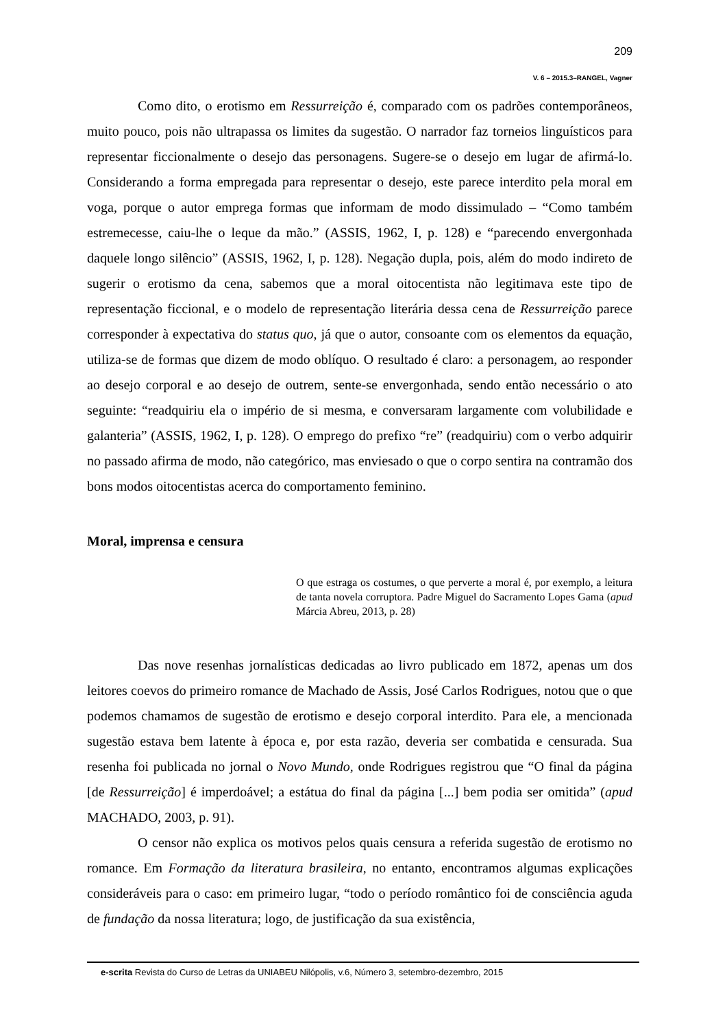209
V. 6 – 2015.3–RANGEL, Vagner
Como dito, o erotismo em Ressurreição é, comparado com os padrões contemporâneos, muito pouco, pois não ultrapassa os limites da sugestão. O narrador faz torneios linguísticos para representar ficcionalmente o desejo das personagens. Sugere-se o desejo em lugar de afirmá-lo. Considerando a forma empregada para representar o desejo, este parece interdito pela moral em voga, porque o autor emprega formas que informam de modo dissimulado – “Como também estremecesse, caiu-lhe o leque da mão.” (ASSIS, 1962, I, p. 128) e “parecendo envergonhada daquele longo silêncio” (ASSIS, 1962, I, p. 128). Negação dupla, pois, além do modo indireto de sugerir o erotismo da cena, sabemos que a moral oitocentista não legitimava este tipo de representação ficcional, e o modelo de representação literária dessa cena de Ressurreição parece corresponder à expectativa do status quo, já que o autor, consoante com os elementos da equação, utiliza-se de formas que dizem de modo oblíquo. O resultado é claro: a personagem, ao responder ao desejo corporal e ao desejo de outrem, sente-se envergonhada, sendo então necessário o ato seguinte: “readquiriu ela o império de si mesma, e conversaram largamente com volubilidade e galanteria” (ASSIS, 1962, I, p. 128). O emprego do prefixo “re” (readquiriu) com o verbo adquirir no passado afirma de modo, não categórico, mas enviesado o que o corpo sentira na contramão dos bons modos oitocentistas acerca do comportamento feminino.
Moral, imprensa e censura
O que estraga os costumes, o que perverte a moral é, por exemplo, a leitura de tanta novela corruptora. Padre Miguel do Sacramento Lopes Gama (apud Márcia Abreu, 2013, p. 28)
Das nove resenhas jornalísticas dedicadas ao livro publicado em 1872, apenas um dos leitores coevos do primeiro romance de Machado de Assis, José Carlos Rodrigues, notou que o que podemos chamamos de sugestão de erotismo e desejo corporal interdito. Para ele, a mencionada sugestão estava bem latente à época e, por esta razão, deveria ser combatida e censurada. Sua resenha foi publicada no jornal o Novo Mundo, onde Rodrigues registrou que “O final da página [de Ressurreição] é imperdoável; a estátua do final da página [...] bem podia ser omitida” (apud MACHADO, 2003, p. 91).
O censor não explica os motivos pelos quais censura a referida sugestão de erotismo no romance. Em Formação da literatura brasileira, no entanto, encontramos algumas explicações consideráveis para o caso: em primeiro lugar, “todo o período romântico foi de consciência aguda de fundação da nossa literatura; logo, de justificação da sua existência,
e-scrita Revista do Curso de Letras da UNIABEU Nilópolis, v.6, Número 3, setembro-dezembro, 2015